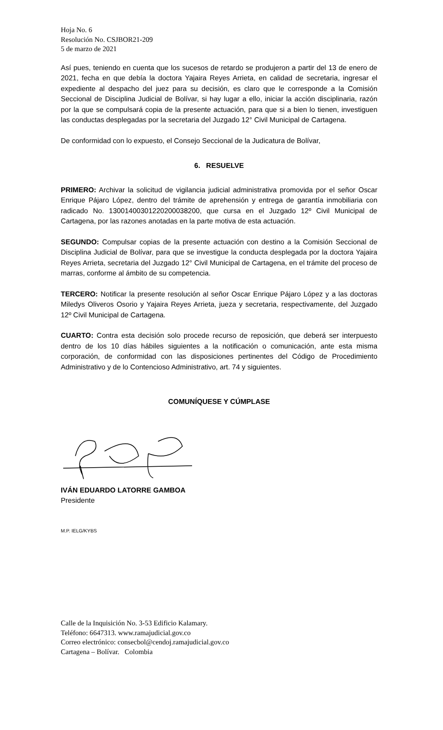Hoja No. 6
Resolución No. CSJBOR21-209
5 de marzo de 2021
Así pues, teniendo en cuenta que los sucesos de retardo se produjeron a partir del 13 de enero de 2021, fecha en que debía la doctora Yajaira Reyes Arrieta, en calidad de secretaria, ingresar el expediente al despacho del juez para su decisión, es claro que le corresponde a la Comisión Seccional de Disciplina Judicial de Bolívar, si hay lugar a ello, iniciar la acción disciplinaria, razón por la que se compulsará copia de la presente actuación, para que si a bien lo tienen, investiguen las conductas desplegadas por la secretaria del Juzgado 12° Civil Municipal de Cartagena.
De conformidad con lo expuesto, el Consejo Seccional de la Judicatura de Bolívar,
6. RESUELVE
PRIMERO: Archivar la solicitud de vigilancia judicial administrativa promovida por el señor Oscar Enrique Pájaro López, dentro del trámite de aprehensión y entrega de garantía inmobiliaria con radicado No. 13001400301220200038200, que cursa en el Juzgado 12º Civil Municipal de Cartagena, por las razones anotadas en la parte motiva de esta actuación.
SEGUNDO: Compulsar copias de la presente actuación con destino a la Comisión Seccional de Disciplina Judicial de Bolívar, para que se investigue la conducta desplegada por la doctora Yajaira Reyes Arrieta, secretaria del Juzgado 12° Civil Municipal de Cartagena, en el trámite del proceso de marras, conforme al ámbito de su competencia.
TERCERO: Notificar la presente resolución al señor Oscar Enrique Pájaro López y a las doctoras Miledys Oliveros Osorio y Yajaira Reyes Arrieta, jueza y secretaria, respectivamente, del Juzgado 12º Civil Municipal de Cartagena.
CUARTO: Contra esta decisión solo procede recurso de reposición, que deberá ser interpuesto dentro de los 10 días hábiles siguientes a la notificación o comunicación, ante esta misma corporación, de conformidad con las disposiciones pertinentes del Código de Procedimiento Administrativo y de lo Contencioso Administrativo, art. 74 y siguientes.
COMUNÍQUESE Y CÚMPLASE
IVÁN EDUARDO LATORRE GAMBOA
Presidente
M.P. IELG/KYBS
Calle de la Inquisición No. 3-53 Edificio Kalamary.
Teléfono: 6647313. www.ramajudicial.gov.co
Correo electrónico: consecbol@cendoj.ramajudicial.gov.co
Cartagena – Bolívar. Colombia